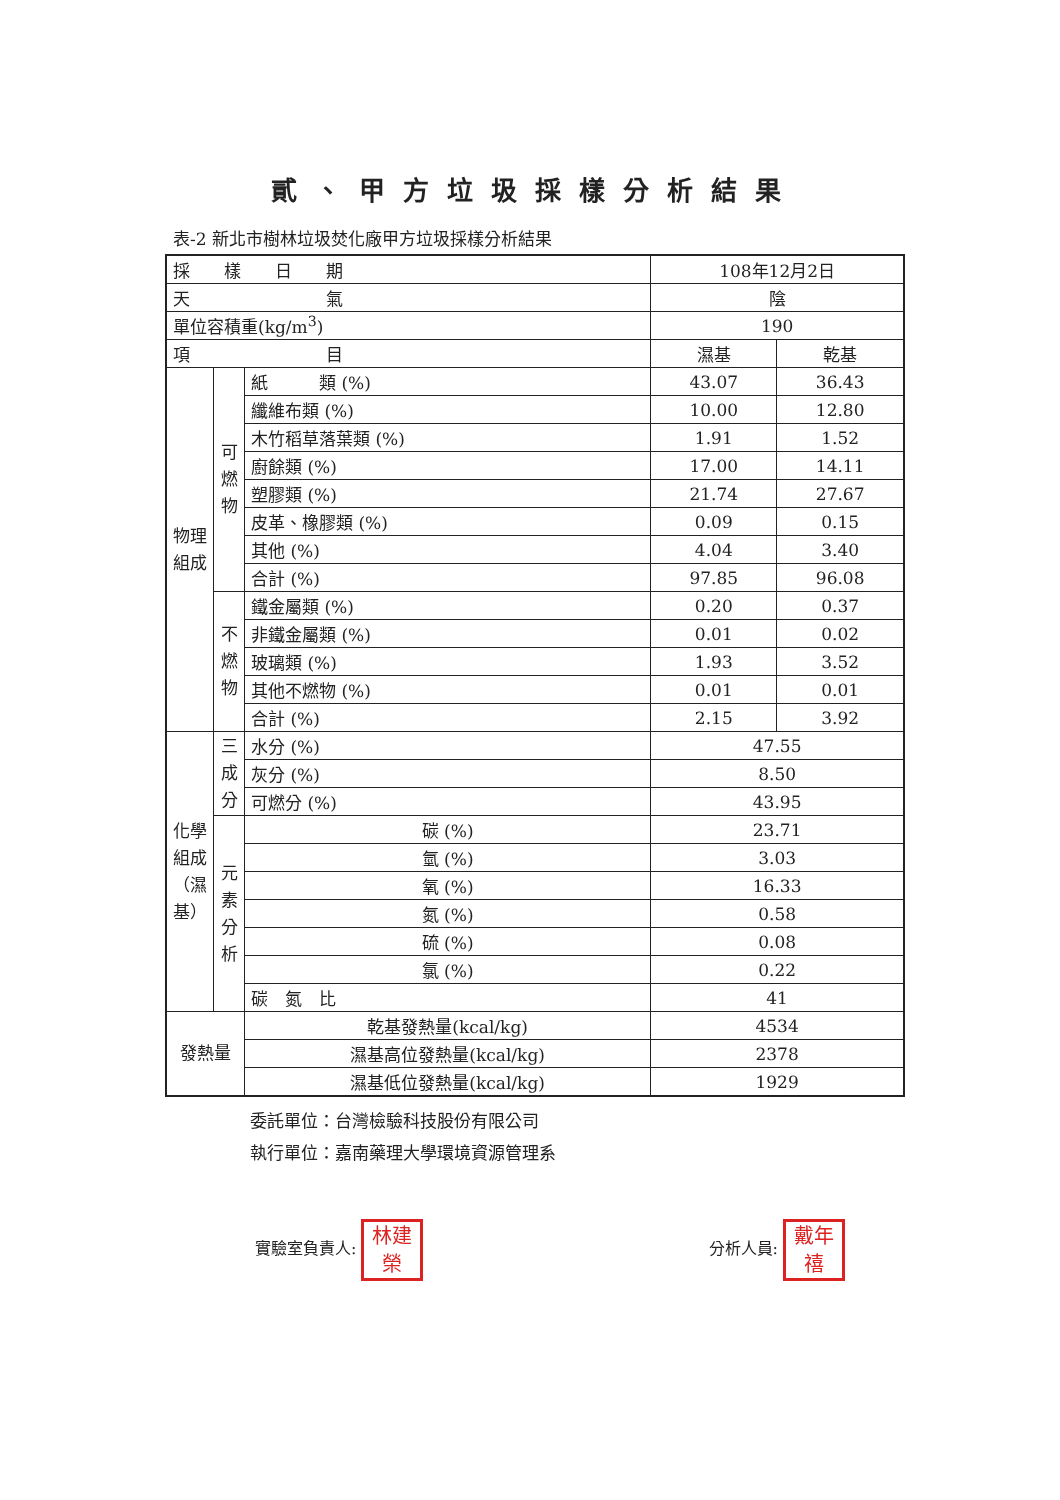貳、甲方垃圾採樣分析結果
表-2 新北市樹林垃圾焚化廠甲方垃圾採樣分析結果
| 採 樣 日 期 | | | 108年12月2日 | |
| 天 氣 | | | 陰 | |
| 單位容積重(kg/m<sup>3</sup>) | | | 190 | |
| 項 目 | | | 濕基 | 乾基 |
| 物理組成 | 可燃物 | 紙 類 (%) | 43.07 | 36.43 |
| | | 纖維布類 (%) | 10.00 | 12.80 |
| | | 木竹稻草落葉類 (%) | 1.91 | 1.52 |
| | | 廚餘類 (%) | 17.00 | 14.11 |
| | | 塑膠類 (%) | 21.74 | 27.67 |
| | | 皮革、橡膠類 (%) | 0.09 | 0.15 |
| | | 其他 (%) | 4.04 | 3.40 |
| | | 合計 (%) | 97.85 | 96.08 |
| | 不燃物 | 鐵金屬類 (%) | 0.20 | 0.37 |
| | | 非鐵金屬類 (%) | 0.01 | 0.02 |
| | | 玻璃類 (%) | 1.93 | 3.52 |
| | | 其他不燃物 (%) | 0.01 | 0.01 |
| | | 合計 (%) | 2.15 | 3.92 |
| 化學組成（濕基） | 三成分 | 水分 (%) | 47.55 | |
| | | 灰分 (%) | 8.50 | |
| | | 可燃分 (%) | 43.95 | |
| | 元素分析 | 碳 (%) | 23.71 | |
| | | 氫 (%) | 3.03 | |
| | | 氧 (%) | 16.33 | |
| | | 氮 (%) | 0.58 | |
| | | 硫 (%) | 0.08 | |
| | | 氯 (%) | 0.22 | |
| | | 碳 氮 比 | 41 | |
| 發熱量 | | 乾基發熱量(kcal/kg) | 4534 | |
| | | 濕基高位發熱量(kcal/kg) | 2378 | |
| | | 濕基低位發熱量(kcal/kg) | 1929 | |
委託單位：台灣檢驗科技股份有限公司
執行單位：嘉南藥理大學環境資源管理系
實驗室負責人: 林建榮
分析人員: 戴年禧